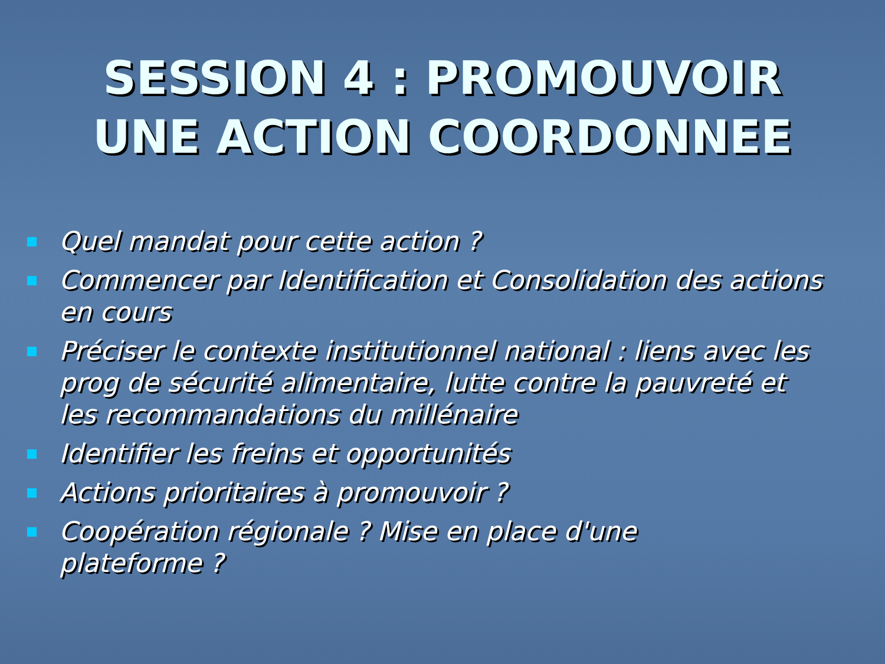SESSION 4 : PROMOUVOIR
UNE ACTION COORDONNEE
Quel mandat pour cette action ?
Commencer par Identification et Consolidation des actions en cours
Préciser le contexte institutionnel national : liens avec les prog de sécurité alimentaire, lutte contre la pauvreté et les recommandations du millénaire
Identifier les freins et opportunités
Actions prioritaires à promouvoir ?
Coopération régionale ? Mise en place d'une
plateforme ?